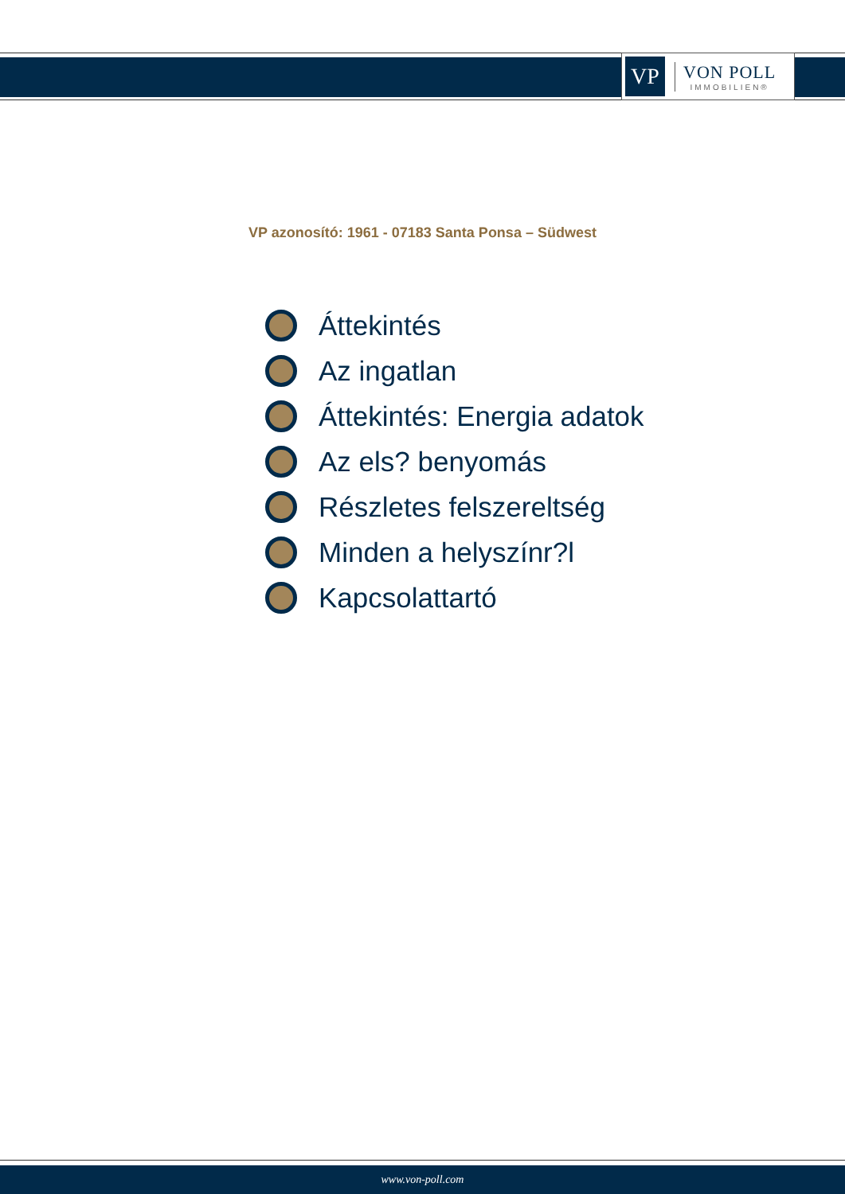VP
VON POLL
IMMOBILIEN®
VP azonosító: 1961 - 07183 Santa Ponsa – Südwest
Áttekintés
Az ingatlan
Áttekintés: Energia adatok
Az els? benyomás
Részletes felszereltség
Minden a helyszínr?l
Kapcsolattartó
www.von-poll.com